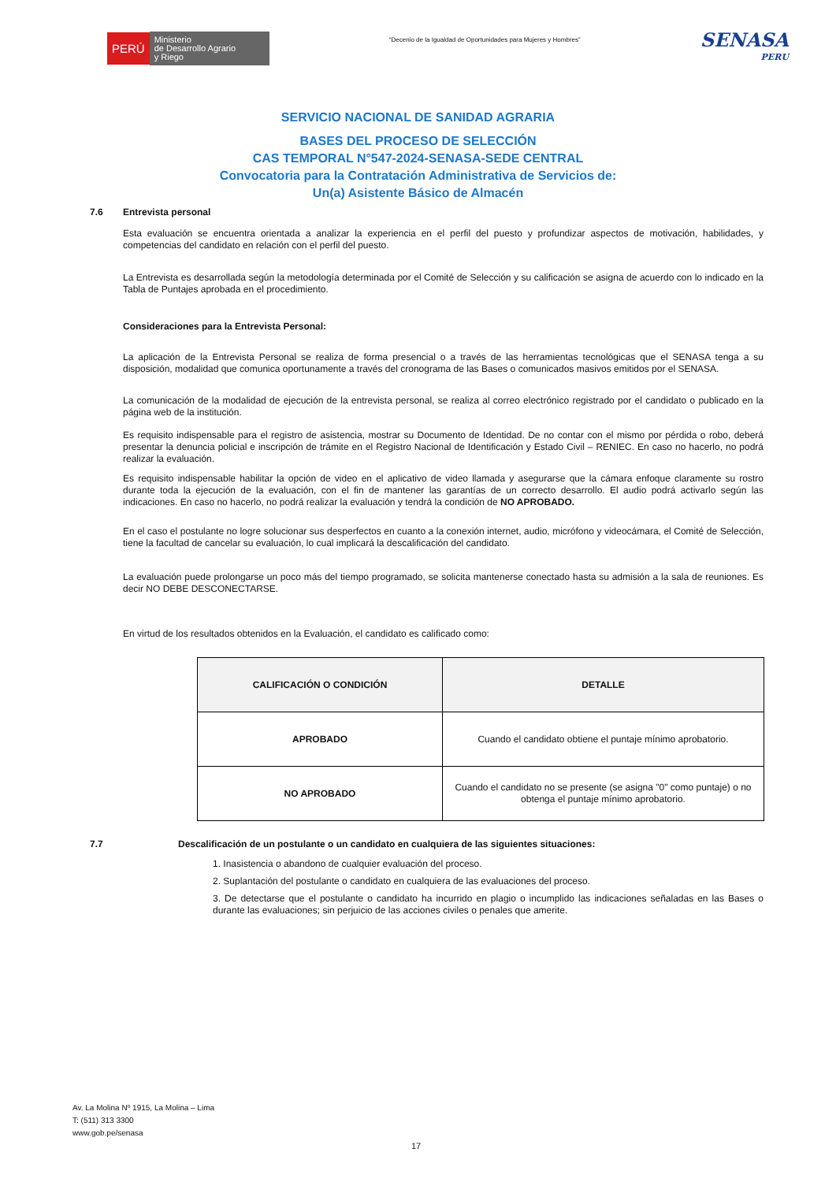PERÚ Ministerio
de Desarrollo Agrario
y Riego
“Decenio de la Igualdad de Oportunidades para Mujeres y Hombres”
SENASA
PERU
SERVICIO NACIONAL DE SANIDAD AGRARIA
BASES DEL PROCESO DE SELECCIÓN
CAS TEMPORAL N°547-2024-SENASA-SEDE CENTRAL
Convocatoria para la Contratación Administrativa de Servicios de:
Un(a) Asistente Básico de Almacén
7.6 Entrevista personal
Esta evaluación se encuentra orientada a analizar la experiencia en el perfil del puesto y profundizar aspectos de motivación, habilidades, y competencias del candidato en relación con el perfil del puesto.
La Entrevista es desarrollada según la metodología determinada por el Comité de Selección y su calificación se asigna de acuerdo con lo indicado en la Tabla de Puntajes aprobada en el procedimiento.
Consideraciones para la Entrevista Personal:
La aplicación de la Entrevista Personal se realiza de forma presencial o a través de las herramientas tecnológicas que el SENASA tenga a su disposición, modalidad que comunica oportunamente a través del cronograma de las Bases o comunicados masivos emitidos por el SENASA.
La comunicación de la modalidad de ejecución de la entrevista personal, se realiza al correo electrónico registrado por el candidato o publicado en la página web de la institución.
Es requisito indispensable para el registro de asistencia, mostrar su Documento de Identidad. De no contar con el mismo por pérdida o robo, deberá presentar la denuncia policial e inscripción de trámite en el Registro Nacional de Identificación y Estado Civil – RENIEC. En caso no hacerlo, no podrá realizar la evaluación.
Es requisito indispensable habilitar la opción de video en el aplicativo de video llamada y asegurarse que la cámara enfoque claramente su rostro durante toda la ejecución de la evaluación, con el fin de mantener las garantías de un correcto desarrollo. El audio podrá activarlo según las indicaciones. En caso no hacerlo, no podrá realizar la evaluación y tendrá la condición de NO APROBADO.
En el caso el postulante no logre solucionar sus desperfectos en cuanto a la conexión internet, audio, micrófono y videocámara, el Comité de Selección, tiene la facultad de cancelar su evaluación, lo cual implicará la descalificación del candidato.
La evaluación puede prolongarse un poco más del tiempo programado, se solicita mantenerse conectado hasta su admisión a la sala de reuniones. Es decir NO DEBE DESCONECTARSE.
En virtud de los resultados obtenidos en la Evaluación, el candidato es calificado como:
| CALIFICACIÓN O CONDICIÓN | DETALLE |
| --- | --- |
| APROBADO | Cuando el candidato obtiene el puntaje mínimo aprobatorio. |
| NO APROBADO | Cuando el candidato no se presente (se asigna "0" como puntaje) o no obtenga el puntaje mínimo aprobatorio. |
7.7 Descalificación de un postulante o un candidato en cualquiera de las siguientes situaciones:
1. Inasistencia o abandono de cualquier evaluación del proceso.
2. Suplantación del postulante o candidato en cualquiera de las evaluaciones del proceso.
3. De detectarse que el postulante o candidato ha incurrido en plagio o incumplido las indicaciones señaladas en las Bases o durante las evaluaciones; sin perjuicio de las acciones civiles o penales que amerite.
Av. La Molina Nº 1915, La Molina – Lima
T: (511) 313 3300
www.gob.pe/senasa
17